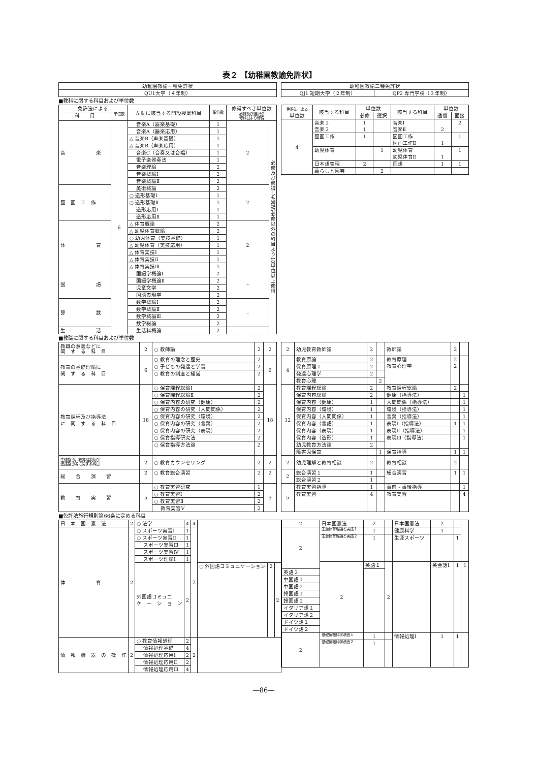表２ 【幼稚園教諭免許状】
| 幼稚園教諭一種免許状 |
| QU1大学（４年制） |
| 幼稚園教諭二種免許状 | |
| QJ1 短期大学（２年制） | QP2 専門学校（３年制） |
■教科に関する科目および単位数
| 免許法による | | 左記に該当する開設授業科目 | 単位数 | 修得すべき単位数 | |
| --- | --- | --- | --- | --- | --- |
| 科 目 | 単位数 | | | 必修及び選択必 修科目より修得 | |
| 音 楽 | 6 | 音楽A（器楽基礎） | 1 | 2 | 必修及び修得した選択必修以外の科目より10単位以上修得 |
| | | 音楽A（器楽応用） | 1 | | |
| | | △ 音楽B（声楽基礎） | 1 | | |
| | | △ 音楽B（声楽応用） | 1 | | |
| | | 音楽C（合奏又は合唱） | 1 | | |
| | | 電子楽器奏法 | 1 | | |
| | | 音楽理論 | 2 | | |
| | | 音楽概論Ⅰ | 2 | | |
| | | 音楽概論Ⅱ | 2 | | |
| 図 画 工 作 | | 美術概論 | 2 | 2 | |
| | | ○ 造形基礎Ⅰ | 1 | | |
| | | ○ 造形基礎Ⅱ | 1 | | |
| | | 造形応用Ⅰ | 1 | | |
| | | 造形応用Ⅱ | 1 | | |
| 体 育 | | △ 体育概論 | 2 | 2 | |
| | | △ 幼児体育概論 | 2 | | |
| | | ○ 幼児体育（実技基礎） | 1 | | |
| | | △ 幼児体育（実技応用） | 1 | | |
| | | △ 体育実技Ⅰ | 1 | | |
| | | △ 体育実技Ⅱ | 1 | | |
| | | △ 体育実技Ⅲ | 1 | | |
| 国 語 | | 国語学概論Ⅰ | 2 | – | |
| | | 国語学概論Ⅱ | 2 | | |
| | | 児童文学 | 2 | | |
| | | 国語表現学 | 2 | | |
| 算 数 | | 数学概論Ⅰ | 2 | – | |
| | | 数学概論Ⅱ | 2 | | |
| | | 数学概論Ⅲ | 2 | | |
| | | 数学総論 | 2 | | |
| 生 活 | | 生活科概論 | 2 | – | |
| 免許法による 単位数 | 該当する科目 | 単位数 | | 該当する科目 | 単位数 | |
| --- | --- | --- | --- | --- | --- | --- |
| | | 必修 | 選択 | | 通信 | 面接 |
| 4 | 音楽１ 音楽２ | 1 1 | | 音楽Ⅰ 音楽Ⅱ | 2 | 2 |
| | 図画工作 | 1 | | 図画工作 図画工作Ⅱ | 1 | 1 |
| | 幼児体育 | | 1 | 幼児体育 幼児体育Ⅱ | 1 | 1 |
| | 日本語表現 | 2 | | 国語 | 1 | 1 |
| | 暮らしと園芸 | | 2 | | | |
■教職に関する科目および単位数
| 教職の意義などに 関 す る 科 目 | 2 | ○ 教師論 | 2 | 2 |
| 教育の基礎理論に 関 す る 科 目 | 6 | ○ 教育の理念と歴史 | 2 | 6 |
| | | ○ 子どもの発達と学習 | 2 | |
| | | ○ 教育の制度と経営 | 2 | |
| 教育課程及び指導法 に 関 す る 科 目 | 18 | ○ 保育課程総論Ⅰ | 2 | 18 |
| | | ○ 保育課程総論Ⅱ | 2 | |
| | | ○ 保育内容の研究（健康） | 2 | |
| | | ○ 保育内容の研究（人間関係） | 2 | |
| | | ○ 保育内容の研究（環境） | 2 | |
| | | ○ 保育内容の研究（言葉） | 2 | |
| | | ○ 保育内容の研究（表現） | 2 | |
| | | ○ 保育指導研究法 | 2 | |
| | | ○ 保育指導方法論 | 2 | |
| 生徒指導，教育相談及び 進路指導等に関する科目 | 2 | ○ 教育カウンセリング | 2 | 2 |
| 総 合 演 習 | 2 | ○ 教育総合演習 | 2 | 2 |
| 教 育 実 習 | 5 | ○ 教育実習研究 | 1 | 5 |
| | | ○ 教育実習Ⅰ | 2 | |
| | | ○ 教育実習Ⅱ | 2 | |
| | | 教育実習Ⅴ | 2 | |
| 2 | 幼児教育教師論 | 2 | | 教師論 | 2 | |
| 4 | 教育原論 | 2 | | 教育原理 教育心理学 | 2 2 | |
| | 保育原理１ | 2 | | | | |
| | 発達心理学 | 2 | | | | |
| | 教育心理 | | 2 | | | |
| 12 | 教育課程総論 | 2 | | 教育課程総論 | 2 | |
| | 保育内容総論 | 2 | | 健康（指導法） | | 1 |
| | 保育内容（健康） | 1 | | 人間関係（指導法） | | 1 |
| | 保育内容（環境） | 1 | | 環境（指導法） | | 1 |
| | 保育内容（人間関係） | 1 | | 言葉（指導法） | | 1 |
| | 保育内容（言語） | 1 | | 表現Ⅰ（指導法） | 1 | 1 |
| | 保育内容（表現） | 1 | | 表現Ⅱ（指導法） | | 1 |
| | 保育内容（造形） | 1 | | 表現Ⅲ（指導法） | | 1 |
| | 幼児教育方法論 | 2 | | | | |
| | 障害児保育 | | 1 | 保育指導 | 1 | 1 |
| 2 | 幼児理解と教育相談 | 2 | | 教育相談 | 2 | |
| 2 | 総合演習１ | 1 | | 総合演習 | 1 | 1 |
| | 総合演習２ | 1 | | | | |
| 5 | 教育実習指導 | 1 | | 事前・事後指導 | | 1 |
| | 教育実習 | 4 | | 教育実習 | | 4 |
■免許法施行規則第66条に定める科目
| 日 本 国 憲 法 | 2 | ○ 法学 | 4 | 4 | | | |
| 体 育 | 2 | ○ スポーツ実習Ⅰ | 1 | 2 | | | |
| | | ○ スポーツ実習Ⅱ | 1 | | | | |
| | | スポーツ実習Ⅲ | 1 | | | | |
| | | スポーツ実習Ⅳ | 1 | | | | |
| | | スポーツ理論Ⅰ | 1 | | | | |
| | | 外国語コミュニ ケ ー シ ョ ン | 2 | | ○ 外国語コミュニケーション | 2 | 2 |
| 情 報 機 器 の 操 作 | 2 | ○ 教育情報処理 | 2 | 2 | | | |
| | | 情報処理基礎 | 4 | | | | |
| | | 情報処理応用Ⅰ | 2 | | | | |
| | | 情報処理応用Ⅱ | 2 | | | | |
| | | 情報処理応用Ⅲ | 4 | | | | |
| 2 | 日本国憲法 | 2 | | 日本国憲法 | 2 | | |
| 2 | 生涯体育理論と実践１ | 1 | | 健康科学 | 1 | | |
| | 生涯体育理論と実践２ | 1 | | 生涯スポーツ | | 1 | |
| | 2 | 英語１ | 2 | | 英会話Ⅰ | 1 | 1 |
| 英語２ | | | | | | | |
| 中国語１ | | | | | | | |
| 中国語２ | | | | | | | |
| 韓国語１ | | | | | | | |
| 韓国語２ | | | | | | | |
| イタリア語１ | | | | | | | |
| イタリア語２ | | | | | | | |
| ドイツ語１ | | | | | | | |
| ドイツ語２ | | | | | | | |
| 2 | 基礎情報科学演習１ | 1 | | 情報処理Ⅰ | 1 | 1 | |
| | 基礎情報科学演習２ | 1 | | | | | |
―86―